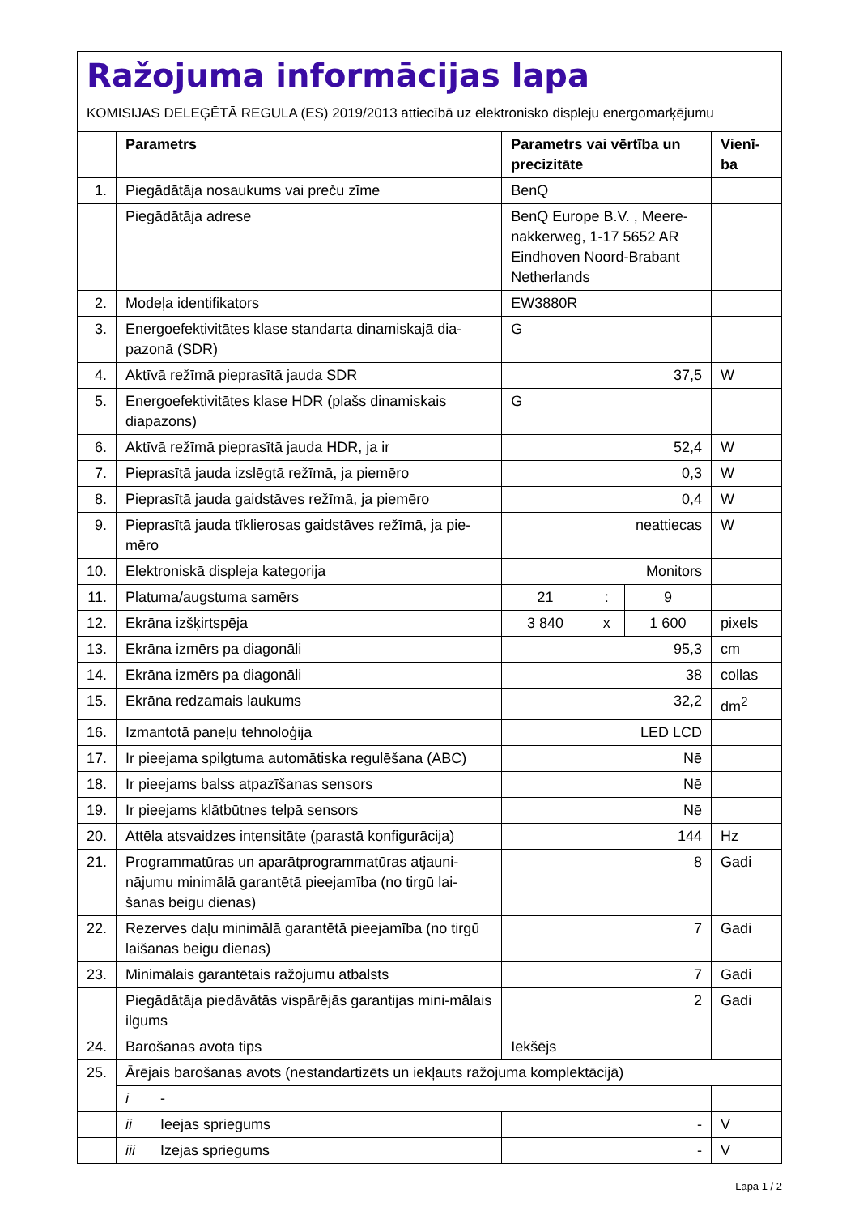Ražojuma informācijas lapa
KOMISIJAS DELEĢĒTĀ REGULA (ES) 2019/2013 attiecībā uz elektronisko displeju energomarķējumu
| | Parametrs | | Parametrs vai vērtība un precizitāte | | | Vienī-ba |
| --- | --- | --- | --- | --- | --- | --- |
| 1. | Piegādātāja nosaukums vai preču zīme | | BenQ | | | |
| | Piegādātāja adrese | | BenQ Europe B.V. , Meere-nakkerweg, 1-17 5652 AR Eindhoven Noord-Brabant Netherlands | | | |
| 2. | Modeļa identifikators | | EW3880R | | | |
| 3. | Energoefektivitātes klase standarta dinamiskajā dia-pazonā (SDR) | | G | | | |
| 4. | Aktīvā režīmā pieprasītā jauda SDR | | 37,5 | | | W |
| 5. | Energoefektivitātes klase HDR (plašs dinamiskais diapazons) | | G | | | |
| 6. | Aktīvā režīmā pieprasītā jauda HDR, ja ir | | 52,4 | | | W |
| 7. | Pieprasītā jauda izslēgtā režīmā, ja piemēro | | 0,3 | | | W |
| 8. | Pieprasītā jauda gaidstāves režīmā, ja piemēro | | 0,4 | | | W |
| 9. | Pieprasītā jauda tīklierosas gaidstāves režīmā, ja pie-mēro | | neattiecas | | | W |
| 10. | Elektroniskā displeja kategorija | | Monitors | | | |
| 11. | Platuma/augstuma samērs | | 21 | : | 9 | |
| 12. | Ekrāna izšķirtspēja | | 3 840 | x | 1 600 | pixels |
| 13. | Ekrāna izmērs pa diagonāli | | 95,3 | | | cm |
| 14. | Ekrāna izmērs pa diagonāli | | 38 | | | collas |
| 15. | Ekrāna redzamais laukums | | 32,2 | | | dm<sup>2</sup> |
| 16. | Izmantotā paneļu tehnoloģija | | LED LCD | | | |
| 17. | Ir pieejama spilgtuma automātiska regulēšana (ABC) | | Nē | | | |
| 18. | Ir pieejams balss atpazīšanas sensors | | Nē | | | |
| 19. | Ir pieejams klātbūtnes telpā sensors | | Nē | | | |
| 20. | Attēla atsvaidzes intensitāte (parastā konfigurācija) | | 144 | | | Hz |
| 21. | Programmatūras un aparātprogrammatūras atjauni-nājumu minimālā garantētā pieejamība (no tirgū lai-šanas beigu dienas) | | 8 | | | Gadi |
| 22. | Rezerves daļu minimālā garantētā pieejamība (no tirgū laišanas beigu dienas) | | 7 | | | Gadi |
| 23. | Minimālais garantētais ražojumu atbalsts | | 7 | | | Gadi |
| | Piegādātāja piedāvātās vispārējās garantijas mini-mālais ilgums | | 2 | | | Gadi |
| 24. | Barošanas avota tips | | Iekšējs | | | |
| 25. | Ārējais barošanas avots (nestandartizēts un iekļauts ražojuma komplektācijā) | | | | | |
| | i | - | | | | |
| | ii | Ieejas spriegums | - | | | V |
| | iii | Izejas spriegums | - | | | V |
Lapa 1 / 2